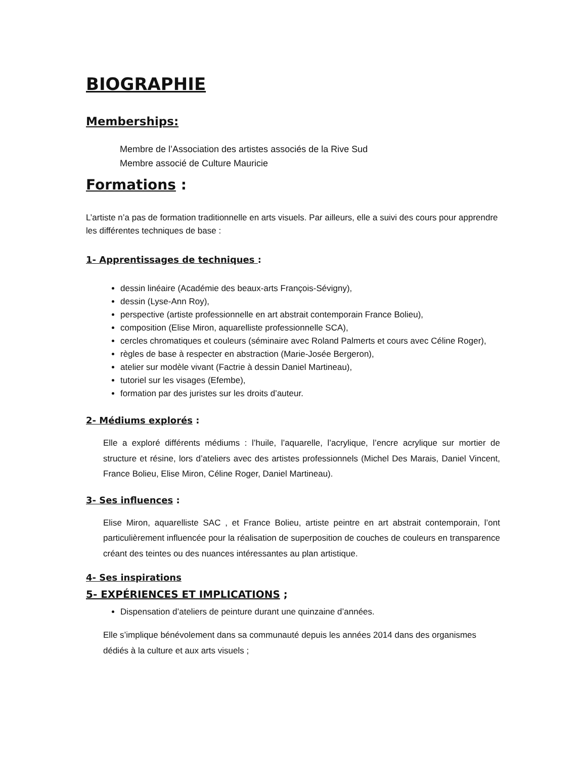BIOGRAPHIE
Memberships:
Membre de l’Association des artistes associés de la Rive Sud
Membre associé de Culture Mauricie
Formations :
L’artiste n’a pas de formation traditionnelle en arts visuels. Par ailleurs, elle a suivi des cours pour apprendre les différentes techniques de base :
1- Apprentissages de techniques :
dessin linéaire (Académie des beaux-arts François-Sévigny),
dessin (Lyse-Ann Roy),
perspective (artiste professionnelle en art abstrait contemporain France Bolieu),
composition (Elise Miron, aquarelliste professionnelle SCA),
cercles chromatiques et couleurs (séminaire avec Roland Palmerts et cours avec Céline Roger),
règles de base à respecter en abstraction (Marie-Josée Bergeron),
atelier sur modèle vivant (Factrie à dessin Daniel Martineau),
tutoriel sur les visages (Efembe),
formation par des juristes sur les droits d’auteur.
2- Médiums explorés :
Elle a exploré différents médiums : l’huile, l’aquarelle, l’acrylique, l’encre acrylique sur mortier de structure et résine, lors d’ateliers avec des artistes professionnels (Michel Des Marais, Daniel Vincent, France Bolieu, Elise Miron, Céline Roger, Daniel Martineau).
3- Ses influences :
Elise Miron, aquarelliste SAC , et France Bolieu, artiste peintre en art abstrait contemporain, l’ont particulièrement influencée pour la réalisation de superposition de couches de couleurs en transparence créant des teintes ou des nuances intéressantes au plan artistique.
4- Ses inspirations
5- EXPÉRIENCES ET IMPLICATIONS ;
Dispensation d’ateliers de peinture durant une quinzaine d’années.
Elle s’implique bénévolement dans sa communauté depuis les années 2014 dans des organismes dédiés à la culture et aux arts visuels ;